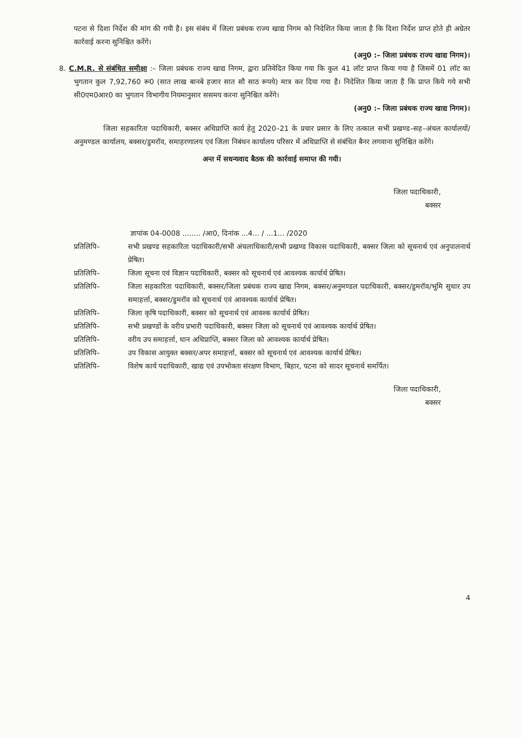पटना से दिशा निर्देश की मांग की गयी है। इस संबंध में जिला प्रबंधक राज्य खाद्य निगम को निदेशित किया जाता है कि दिशा निर्देश प्राप्त होते ही अग्रेतर कार्रवाई करना सुनिश्चित करेंगे।
(अनु0 :– जिला प्रबंधक राज्य खाद्य निगम)।
8. C.M.R. से संबंधित समीक्षा :– जिला प्रबंधक राज्य खाद्य निगम, द्वारा प्रतिवेदित किया गया कि कुल 41 लॉट प्राप्त किया गया है जिसमें 01 लॉट का भुगतान कुल 7,92,760 रू0 (सात लाख बानबे हजार सात सौ साठ रूपये) मात्र कर दिया गया है। निदेशित किया जाता है कि प्राप्त किये गये सभी सी0एम0आर0 का भुगतान विभागीय नियमानुसार ससमय करना सुनिश्चित करेंगे।
(अनु0 :– जिला प्रबंधक राज्य खाद्य निगम)।
जिला सहकारिता पदाधिकारी, बक्सर अधिप्राप्ति कार्य हेतु 2020–21 के प्रचार प्रसार के लिए तत्काल सभी प्रखण्ड–सह–अंचल कार्यालयों/अनुमण्डल कार्यालय, बक्सर/डुमरॉव, समाहरणालय एवं जिला निबंधन कार्यालय परिसर में अधिप्राप्ति से संबंधित बैनर लगवाना सुनिश्चित करेंगे।
अन्त में सधन्यवाद बैठक की कार्रवाई समाप्त की गयी।
जिला पदाधिकारी,
बक्सर
ज्ञापांक 04-0008 ........ /आ0, दिनांक ...4... / ...1... /2020
प्रतिलिपि– सभी प्रखण्ड सहकारिता पदाधिकारी/सभी अंचलाधिकारी/सभी प्रखण्ड विकास पदाधिकारी, बक्सर जिला को सूचनार्थ एवं अनुपालनार्थ प्रेषित।
प्रतिलिपि– जिला सूचना एवं विज्ञान पदाधिकारी, बक्सर को सूचनार्थ एवं आवश्यक कार्यार्थ प्रेषित।
प्रतिलिपि– जिला सहकारिता पदाधिकारी, बक्सर/जिला प्रबंधक राज्य खाद्य निगम, बक्सर/अनुमण्डल पदाधिकारी, बक्सर/डुमरॉव/भूमि सुधार उप समाहर्त्ता, बक्सर/डुमरॉव को सूचनार्थ एवं आवश्यक कार्यार्थ प्रेषित।
प्रतिलिपि– जिला कृषि पदाधिकारी, बक्सर को सूचनार्थ एवं आवश्क कार्यार्थ प्रेषित।
प्रतिलिपि– सभी प्रखण्डों के वरीय प्रभारी पदाधिकारी, बक्सर जिला को सूचनार्थ एवं आवश्यक कार्यार्थ प्रेषित।
प्रतिलिपि– वरीय उप समाहर्त्ता, धान अधिप्राप्ति, बक्सर जिला को आवश्यक कार्यार्थ प्रेषित।
प्रतिलिपि– उप विकास आयुक्त बक्सर/अपर समाहर्त्ता, बक्सर को सूचनार्थ एवं आवश्यक कार्यार्थ प्रेषित।
प्रतिलिपि– विशेष कार्य पदाधिकारी, खाद्य एवं उपभोक्ता संरक्षण विभाग, बिहार, पटना को सादर सूचनार्थ समर्पित।
जिला पदाधिकारी,
बक्सर
4